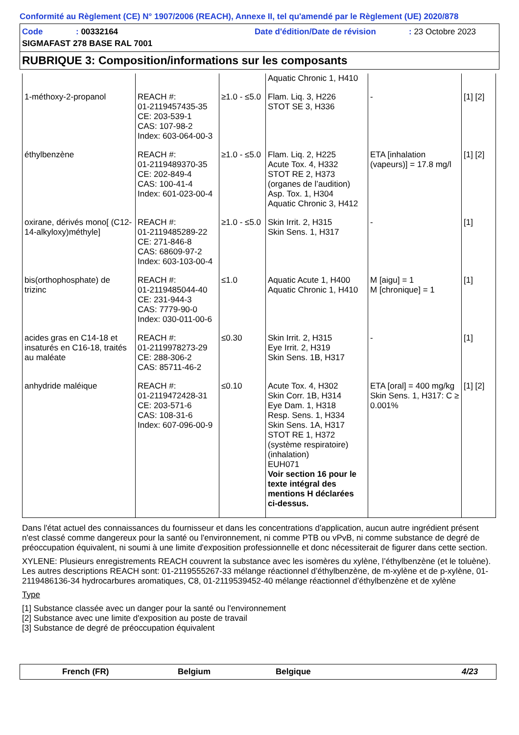Conformité au Règlement (CE) N° 1907/2006 (REACH), Annexe II, tel qu'amendé par le Règlement (UE) 2020/878
Code: 00332164 Date d'édition/Date de révision: 23 Octobre 2023
SIGMAFAST 278 BASE RAL 7001
RUBRIQUE 3: Composition/informations sur les composants
| | | | Aquatic Chronic 1, H410 | | |
| 1-méthoxy-2-propanol | REACH #: 01-2119457435-35 CE: 203-539-1 CAS: 107-98-2 Index: 603-064-00-3 | ≥1.0 - ≤5.0 | Flam. Liq. 3, H226 STOT SE 3, H336 | - | [1] [2] |
| éthylbenzène | REACH #: 01-2119489370-35 CE: 202-849-4 CAS: 100-41-4 Index: 601-023-00-4 | ≥1.0 - ≤5.0 | Flam. Liq. 2, H225 Acute Tox. 4, H332 STOT RE 2, H373 (organes de l’audition) Asp. Tox. 1, H304 Aquatic Chronic 3, H412 | ETA [inhalation (vapeurs)] = 17.8 mg/l | [1] [2] |
| oxirane, dérivés mono[ (C12-14-alkyloxy)méthyle] | REACH #: 01-2119485289-22 CE: 271-846-8 CAS: 68609-97-2 Index: 603-103-00-4 | ≥1.0 - ≤5.0 | Skin Irrit. 2, H315 Skin Sens. 1, H317 | - | [1] |
| bis(orthophosphate) de trizinc | REACH #: 01-2119485044-40 CE: 231-944-3 CAS: 7779-90-0 Index: 030-011-00-6 | ≤1.0 | Aquatic Acute 1, H400 Aquatic Chronic 1, H410 | M [aigu] = 1 M [chronique] = 1 | [1] |
| acides gras en C14-18 et insaturés en C16-18, traités au maléate | REACH #: 01-2119978273-29 CE: 288-306-2 CAS: 85711-46-2 | ≤0.30 | Skin Irrit. 2, H315 Eye Irrit. 2, H319 Skin Sens. 1B, H317 | - | [1] |
| anhydride maléique | REACH #: 01-2119472428-31 CE: 203-571-6 CAS: 108-31-6 Index: 607-096-00-9 | ≤0.10 | Acute Tox. 4, H302 Skin Corr. 1B, H314 Eye Dam. 1, H318 Resp. Sens. 1, H334 Skin Sens. 1A, H317 STOT RE 1, H372 (système respiratoire) (inhalation) EUH071 Voir section 16 pour le texte intégral des mentions H déclarées ci-dessus. | ETA [oral] = 400 mg/kg Skin Sens. 1, H317: C ≥ 0.001% | [1] [2] |
Dans l'état actuel des connaissances du fournisseur et dans les concentrations d'application, aucun autre ingrédient présent n'est classé comme dangereux pour la santé ou l'environnement, ni comme PTB ou vPvB, ni comme substance de degré de préoccupation équivalent, ni soumi à une limite d'exposition professionnelle et donc nécessiterait de figurer dans cette section.
XYLENE: Plusieurs enregistrements REACH couvrent la substance avec les isomères du xylène, l’éthylbenzène (et le toluène). Les autres descriptions REACH sont: 01-2119555267-33 mélange réactionnel d’éthylbenzène, de m-xylène et de p-xylène, 01-2119486136-34 hydrocarbures aromatiques, C8, 01-2119539452-40 mélange réactionnel d’éthylbenzène et de xylène
Type
[1] Substance classée avec un danger pour la santé ou l'environnement
[2] Substance avec une limite d'exposition au poste de travail
[3] Substance de degré de préoccupation équivalent
French (FR) Belgium Belgique 4/23